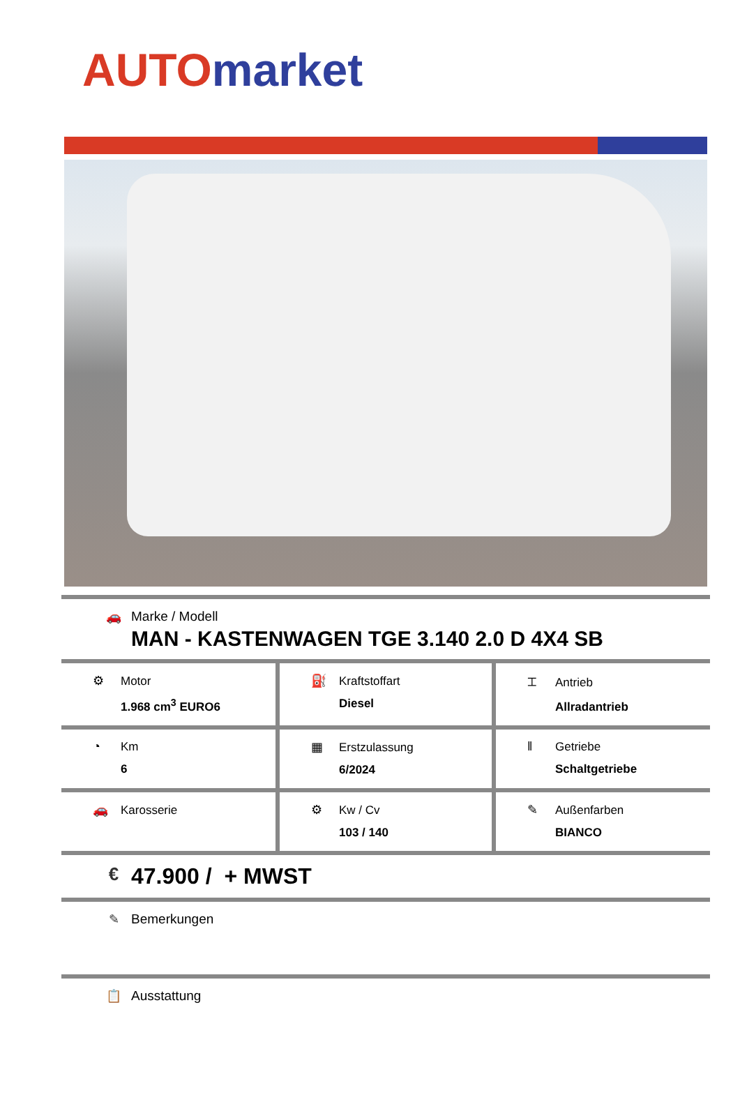AUTO market
🚗 Marke / Modell
MAN - KASTENWAGEN TGE 3.140 2.0 D 4X4 SB
| ⚙ Motor 1.968 cm<sup>3</sup> EURO6 | ⛽ Kraftstoffart Diesel | ⌶ Antrieb Allradantrieb |
| ◔ Km 6 | ▦ Erstzulassung 6/2024 | ǁ Getriebe Schaltgetriebe |
| 🚗 Karosserie | ⚙ Kw / Cv 103 / 140 | ✎ Außenfarben BIANCO |
€
47.900 / + MWST
✎ Bemerkungen
📋 Ausstattung